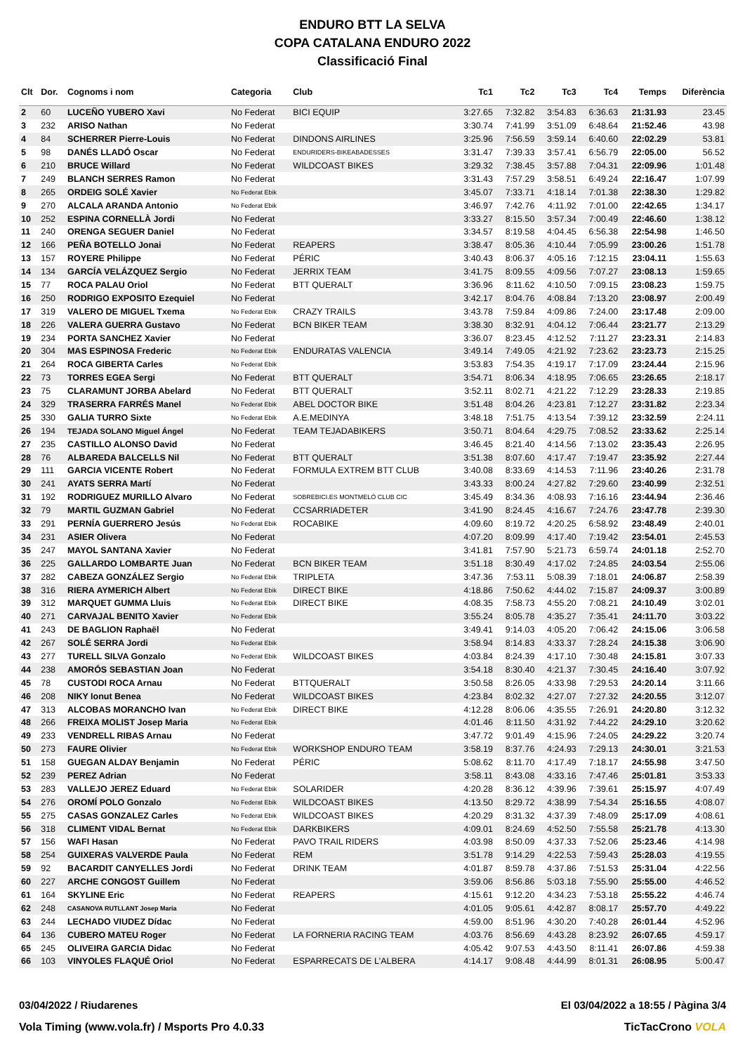ENDURO BTT LA SELVA
COPA CATALANA ENDURO 2022
Classificació Final
| Clt | Dor. | Cognoms i nom | Categoria | Club | Tc1 | Tc2 | Tc3 | Tc4 | Temps | Diferència |
| --- | --- | --- | --- | --- | --- | --- | --- | --- | --- | --- |
| 2 | 60 | LUCEÑO YUBERO Xavi | No Federat | BICI EQUIP | 3:27.65 | 7:32.82 | 3:54.83 | 6:36.63 | 21:31.93 | 23.45 |
| 3 | 232 | ARISO Nathan | No Federat | | 3:30.74 | 7:41.99 | 3:51.09 | 6:48.64 | 21:52.46 | 43.98 |
| 4 | 84 | SCHERRER Pierre-Louis | No Federat | DINDONS AIRLINES | 3:25.96 | 7:56.59 | 3:59.14 | 6:40.60 | 22:02.29 | 53.81 |
| 5 | 98 | DANÉS LLADÓ Oscar | No Federat | ENDURIDERS-BIKEABADESSES | 3:31.47 | 7:39.33 | 3:57.41 | 6:56.79 | 22:05.00 | 56.52 |
| 6 | 210 | BRUCE Willard | No Federat | WILDCOAST BIKES | 3:29.32 | 7:38.45 | 3:57.88 | 7:04.31 | 22:09.96 | 1:01.48 |
| 7 | 249 | BLANCH SERRES Ramon | No Federat | | 3:31.43 | 7:57.29 | 3:58.51 | 6:49.24 | 22:16.47 | 1:07.99 |
| 8 | 265 | ORDEIG SOLÉ Xavier | No Federat Ebik | | 3:45.07 | 7:33.71 | 4:18.14 | 7:01.38 | 22:38.30 | 1:29.82 |
| 9 | 270 | ALCALA ARANDA Antonio | No Federat Ebik | | 3:46.97 | 7:42.76 | 4:11.92 | 7:01.00 | 22:42.65 | 1:34.17 |
| 10 | 252 | ESPINA CORNELLÀ Jordi | No Federat | | 3:33.27 | 8:15.50 | 3:57.34 | 7:00.49 | 22:46.60 | 1:38.12 |
| 11 | 240 | ORENGA SEGUER Daniel | No Federat | | 3:34.57 | 8:19.58 | 4:04.45 | 6:56.38 | 22:54.98 | 1:46.50 |
| 12 | 166 | PEÑA BOTELLO Jonai | No Federat | REAPERS | 3:38.47 | 8:05.36 | 4:10.44 | 7:05.99 | 23:00.26 | 1:51.78 |
| 13 | 157 | ROYERE Philippe | No Federat | PÉRIC | 3:40.43 | 8:06.37 | 4:05.16 | 7:12.15 | 23:04.11 | 1:55.63 |
| 14 | 134 | GARCÍA VELÁZQUEZ Sergio | No Federat | JERRIX TEAM | 3:41.75 | 8:09.55 | 4:09.56 | 7:07.27 | 23:08.13 | 1:59.65 |
| 15 | 77 | ROCA PALAU Oriol | No Federat | BTT QUERALT | 3:36.96 | 8:11.62 | 4:10.50 | 7:09.15 | 23:08.23 | 1:59.75 |
| 16 | 250 | RODRIGO EXPOSITO Ezequiel | No Federat | | 3:42.17 | 8:04.76 | 4:08.84 | 7:13.20 | 23:08.97 | 2:00.49 |
| 17 | 319 | VALERO DE MIGUEL Txema | No Federat Ebik | CRAZY TRAILS | 3:43.78 | 7:59.84 | 4:09.86 | 7:24.00 | 23:17.48 | 2:09.00 |
| 18 | 226 | VALERA GUERRA Gustavo | No Federat | BCN BIKER TEAM | 3:38.30 | 8:32.91 | 4:04.12 | 7:06.44 | 23:21.77 | 2:13.29 |
| 19 | 234 | PORTA SANCHEZ Xavier | No Federat | | 3:36.07 | 8:23.45 | 4:12.52 | 7:11.27 | 23:23.31 | 2:14.83 |
| 20 | 304 | MAS ESPINOSA Frederic | No Federat Ebik | ENDURATAS VALENCIA | 3:49.14 | 7:49.05 | 4:21.92 | 7:23.62 | 23:23.73 | 2:15.25 |
| 21 | 264 | ROCA GIBERTA Carles | No Federat Ebik | | 3:53.83 | 7:54.35 | 4:19.17 | 7:17.09 | 23:24.44 | 2:15.96 |
| 22 | 73 | TORRES EGEA Sergi | No Federat | BTT QUERALT | 3:54.71 | 8:06.34 | 4:18.95 | 7:06.65 | 23:26.65 | 2:18.17 |
| 23 | 75 | CLARAMUNT JORBA Abelard | No Federat | BTT QUERALT | 3:52.11 | 8:02.71 | 4:21.22 | 7:12.29 | 23:28.33 | 2:19.85 |
| 24 | 329 | TRASERRA FARRÉS Manel | No Federat Ebik | ABEL DOCTOR BIKE | 3:51.48 | 8:04.26 | 4:23.81 | 7:12.27 | 23:31.82 | 2:23.34 |
| 25 | 330 | GALIA TURRO Sixte | No Federat Ebik | A.E.MEDINYA | 3:48.18 | 7:51.75 | 4:13.54 | 7:39.12 | 23:32.59 | 2:24.11 |
| 26 | 194 | TEJADA SOLANO Miguel Ángel | No Federat | TEAM TEJADABIKERS | 3:50.71 | 8:04.64 | 4:29.75 | 7:08.52 | 23:33.62 | 2:25.14 |
| 27 | 235 | CASTILLO ALONSO David | No Federat | | 3:46.45 | 8:21.40 | 4:14.56 | 7:13.02 | 23:35.43 | 2:26.95 |
| 28 | 76 | ALBAREDA BALCELLS Nil | No Federat | BTT QUERALT | 3:51.38 | 8:07.60 | 4:17.47 | 7:19.47 | 23:35.92 | 2:27.44 |
| 29 | 111 | GARCIA VICENTE Robert | No Federat | FORMULA EXTREM BTT CLUB | 3:40.08 | 8:33.69 | 4:14.53 | 7:11.96 | 23:40.26 | 2:31.78 |
| 30 | 241 | AYATS SERRA Martí | No Federat | | 3:43.33 | 8:00.24 | 4:27.82 | 7:29.60 | 23:40.99 | 2:32.51 |
| 31 | 192 | RODRIGUEZ MURILLO Alvaro | No Federat | SOBREBICI.ES MONTMELÓ CLUB CIC | 3:45.49 | 8:34.36 | 4:08.93 | 7:16.16 | 23:44.94 | 2:36.46 |
| 32 | 79 | MARTIL GUZMAN Gabriel | No Federat | CCSARRIADETER | 3:41.90 | 8:24.45 | 4:16.67 | 7:24.76 | 23:47.78 | 2:39.30 |
| 33 | 291 | PERNÍA GUERRERO Jesús | No Federat Ebik | ROCABIKE | 4:09.60 | 8:19.72 | 4:20.25 | 6:58.92 | 23:48.49 | 2:40.01 |
| 34 | 231 | ASIER Olivera | No Federat | | 4:07.20 | 8:09.99 | 4:17.40 | 7:19.42 | 23:54.01 | 2:45.53 |
| 35 | 247 | MAYOL SANTANA Xavier | No Federat | | 3:41.81 | 7:57.90 | 5:21.73 | 6:59.74 | 24:01.18 | 2:52.70 |
| 36 | 225 | GALLARDO LOMBARTE Juan | No Federat | BCN BIKER TEAM | 3:51.18 | 8:30.49 | 4:17.02 | 7:24.85 | 24:03.54 | 2:55.06 |
| 37 | 282 | CABEZA GONZÁLEZ Sergio | No Federat Ebik | TRIPLETA | 3:47.36 | 7:53.11 | 5:08.39 | 7:18.01 | 24:06.87 | 2:58.39 |
| 38 | 316 | RIERA AYMERICH Albert | No Federat Ebik | DIRECT BIKE | 4:18.86 | 7:50.62 | 4:44.02 | 7:15.87 | 24:09.37 | 3:00.89 |
| 39 | 312 | MARQUET GUMMA Lluis | No Federat Ebik | DIRECT BIKE | 4:08.35 | 7:58.73 | 4:55.20 | 7:08.21 | 24:10.49 | 3:02.01 |
| 40 | 271 | CARVAJAL BENITO Xavier | No Federat Ebik | | 3:55.24 | 8:05.78 | 4:35.27 | 7:35.41 | 24:11.70 | 3:03.22 |
| 41 | 243 | DE BAGLION Raphaël | No Federat | | 3:49.41 | 9:14.03 | 4:05.20 | 7:06.42 | 24:15.06 | 3:06.58 |
| 42 | 267 | SOLÉ SERRA Jordi | No Federat Ebik | | 3:58.94 | 8:14.83 | 4:33.37 | 7:28.24 | 24:15.38 | 3:06.90 |
| 43 | 277 | TURELL SILVA Gonzalo | No Federat Ebik | WILDCOAST BIKES | 4:03.84 | 8:24.39 | 4:17.10 | 7:30.48 | 24:15.81 | 3:07.33 |
| 44 | 238 | AMORÓS SEBASTIAN Joan | No Federat | | 3:54.18 | 8:30.40 | 4:21.37 | 7:30.45 | 24:16.40 | 3:07.92 |
| 45 | 78 | CUSTODI ROCA Arnau | No Federat | BTTQUERALT | 3:50.58 | 8:26.05 | 4:33.98 | 7:29.53 | 24:20.14 | 3:11.66 |
| 46 | 208 | NIKY Ionut Benea | No Federat | WILDCOAST BIKES | 4:23.84 | 8:02.32 | 4:27.07 | 7:27.32 | 24:20.55 | 3:12.07 |
| 47 | 313 | ALCOBAS MORANCHO Ivan | No Federat Ebik | DIRECT BIKE | 4:12.28 | 8:06.06 | 4:35.55 | 7:26.91 | 24:20.80 | 3:12.32 |
| 48 | 266 | FREIXA MOLIST Josep Maria | No Federat Ebik | | 4:01.46 | 8:11.50 | 4:31.92 | 7:44.22 | 24:29.10 | 3:20.62 |
| 49 | 233 | VENDRELL RIBAS Arnau | No Federat | | 3:47.72 | 9:01.49 | 4:15.96 | 7:24.05 | 24:29.22 | 3:20.74 |
| 50 | 273 | FAURE Olivier | No Federat Ebik | WORKSHOP ENDURO TEAM | 3:58.19 | 8:37.76 | 4:24.93 | 7:29.13 | 24:30.01 | 3:21.53 |
| 51 | 158 | GUEGAN ALDAY Benjamin | No Federat | PÉRIC | 5:08.62 | 8:11.70 | 4:17.49 | 7:18.17 | 24:55.98 | 3:47.50 |
| 52 | 239 | PEREZ Adrian | No Federat | | 3:58.11 | 8:43.08 | 4:33.16 | 7:47.46 | 25:01.81 | 3:53.33 |
| 53 | 283 | VALLEJO JEREZ Eduard | No Federat Ebik | SOLARIDER | 4:20.28 | 8:36.12 | 4:39.96 | 7:39.61 | 25:15.97 | 4:07.49 |
| 54 | 276 | OROMÍ POLO Gonzalo | No Federat Ebik | WILDCOAST BIKES | 4:13.50 | 8:29.72 | 4:38.99 | 7:54.34 | 25:16.55 | 4:08.07 |
| 55 | 275 | CASAS GONZALEZ Carles | No Federat Ebik | WILDCOAST BIKES | 4:20.29 | 8:31.32 | 4:37.39 | 7:48.09 | 25:17.09 | 4:08.61 |
| 56 | 318 | CLIMENT VIDAL Bernat | No Federat Ebik | DARKBIKERS | 4:09.01 | 8:24.69 | 4:52.50 | 7:55.58 | 25:21.78 | 4:13.30 |
| 57 | 156 | WAFI Hasan | No Federat | PAVO TRAIL RIDERS | 4:03.98 | 8:50.09 | 4:37.33 | 7:52.06 | 25:23.46 | 4:14.98 |
| 58 | 254 | GUIXERAS VALVERDE Paula | No Federat | REM | 3:51.78 | 9:14.29 | 4:22.53 | 7:59.43 | 25:28.03 | 4:19.55 |
| 59 | 92 | BACARDIT CANYELLES Jordi | No Federat | DRINK TEAM | 4:01.87 | 8:59.78 | 4:37.86 | 7:51.53 | 25:31.04 | 4:22.56 |
| 60 | 227 | ARCHE CONGOST Guillem | No Federat | | 3:59.06 | 8:56.86 | 5:03.18 | 7:55.90 | 25:55.00 | 4:46.52 |
| 61 | 164 | SKYLINE Eric | No Federat | REAPERS | 4:15.61 | 9:12.20 | 4:34.23 | 7:53.18 | 25:55.22 | 4:46.74 |
| 62 | 248 | CASANOVA RUTLLANT Josep Maria | No Federat | | 4:01.05 | 9:05.61 | 4:42.87 | 8:08.17 | 25:57.70 | 4:49.22 |
| 63 | 244 | LECHADO VIUDEZ Dídac | No Federat | | 4:59.00 | 8:51.96 | 4:30.20 | 7:40.28 | 26:01.44 | 4:52.96 |
| 64 | 136 | CUBERO MATEU Roger | No Federat | LA FORNERIA RACING TEAM | 4:03.76 | 8:56.69 | 4:43.28 | 8:23.92 | 26:07.65 | 4:59.17 |
| 65 | 245 | OLIVEIRA GARCIA Didac | No Federat | | 4:05.42 | 9:07.53 | 4:43.50 | 8:11.41 | 26:07.86 | 4:59.38 |
| 66 | 103 | VINYOLES FLAQUÉ Oriol | No Federat | ESPARRECATS DE L'ALBERA | 4:14.17 | 9:08.48 | 4:44.99 | 8:01.31 | 26:08.95 | 5:00.47 |
03/04/2022 / Riudarenes El 03/04/2022 a 18:55 / Pàgina 3/4
Vola Timing (www.vola.fr) / Msports Pro 4.0.33 TicTacCrono VOLA